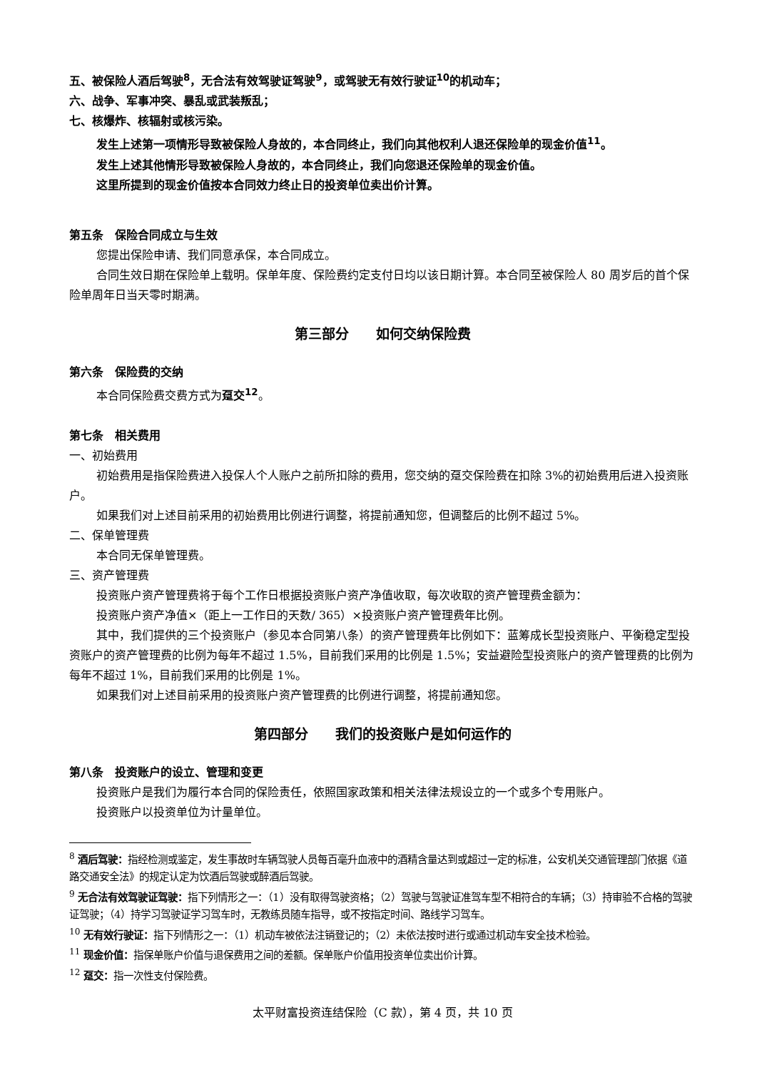五、被保险人酒后驾驶<sup>8</sup>，无合法有效驾驶证驾驶<sup>9</sup>，或驾驶无有效行驶证<sup>10</sup>的机动车；
六、战争、军事冲突、暴乱或武装叛乱；
七、核爆炸、核辐射或核污染。
发生上述第一项情形导致被保险人身故的，本合同终止，我们向其他权利人退还保险单的现金价值<sup>11</sup>。
发生上述其他情形导致被保险人身故的，本合同终止，我们向您退还保险单的现金价值。
这里所提到的现金价值按本合同效力终止日的投资单位卖出价计算。
第五条　保险合同成立与生效
您提出保险申请、我们同意承保，本合同成立。
合同生效日期在保险单上载明。保单年度、保险费约定支付日均以该日期计算。本合同至被保险人 80 周岁后的首个保险单周年日当天零时期满。
第三部分　　如何交纳保险费
第六条　保险费的交纳
本合同保险费交费方式为趸交<sup>12</sup>。
第七条　相关费用
一、初始费用
初始费用是指保险费进入投保人个人账户之前所扣除的费用，您交纳的趸交保险费在扣除 3%的初始费用后进入投资账户。
如果我们对上述目前采用的初始费用比例进行调整，将提前通知您，但调整后的比例不超过 5%。
二、保单管理费
本合同无保单管理费。
三、资产管理费
投资账户资产管理费将于每个工作日根据投资账户资产净值收取，每次收取的资产管理费金额为：
投资账户资产净值×（距上一工作日的天数/ 365）×投资账户资产管理费年比例。
其中，我们提供的三个投资账户（参见本合同第八条）的资产管理费年比例如下：蓝筹成长型投资账户、平衡稳定型投资账户的资产管理费的比例为每年不超过 1.5%，目前我们采用的比例是 1.5%；安益避险型投资账户的资产管理费的比例为每年不超过 1%，目前我们采用的比例是 1%。
如果我们对上述目前采用的投资账户资产管理费的比例进行调整，将提前通知您。
第四部分　　我们的投资账户是如何运作的
第八条　投资账户的设立、管理和变更
投资账户是我们为履行本合同的保险责任，依照国家政策和相关法律法规设立的一个或多个专用账户。
投资账户以投资单位为计量单位。
<sup>8</sup> 酒后驾驶：指经检测或鉴定，发生事故时车辆驾驶人员每百毫升血液中的酒精含量达到或超过一定的标准，公安机关交通管理部门依据《道路交通安全法》的规定认定为饮酒后驾驶或醉酒后驾驶。
<sup>9</sup> 无合法有效驾驶证驾驶：指下列情形之一：（1）没有取得驾驶资格；（2）驾驶与驾驶证准驾车型不相符合的车辆；（3）持审验不合格的驾驶证驾驶；（4）持学习驾驶证学习驾车时，无教练员随车指导，或不按指定时间、路线学习驾车。
<sup>10</sup> 无有效行驶证：指下列情形之一：（1）机动车被依法注销登记的；（2）未依法按时进行或通过机动车安全技术检验。
<sup>11</sup> 现金价值：指保单账户价值与退保费用之间的差额。保单账户价值用投资单位卖出价计算。
<sup>12</sup> 趸交：指一次性支付保险费。
太平财富投资连结保险（C 款），第 4 页，共 10 页